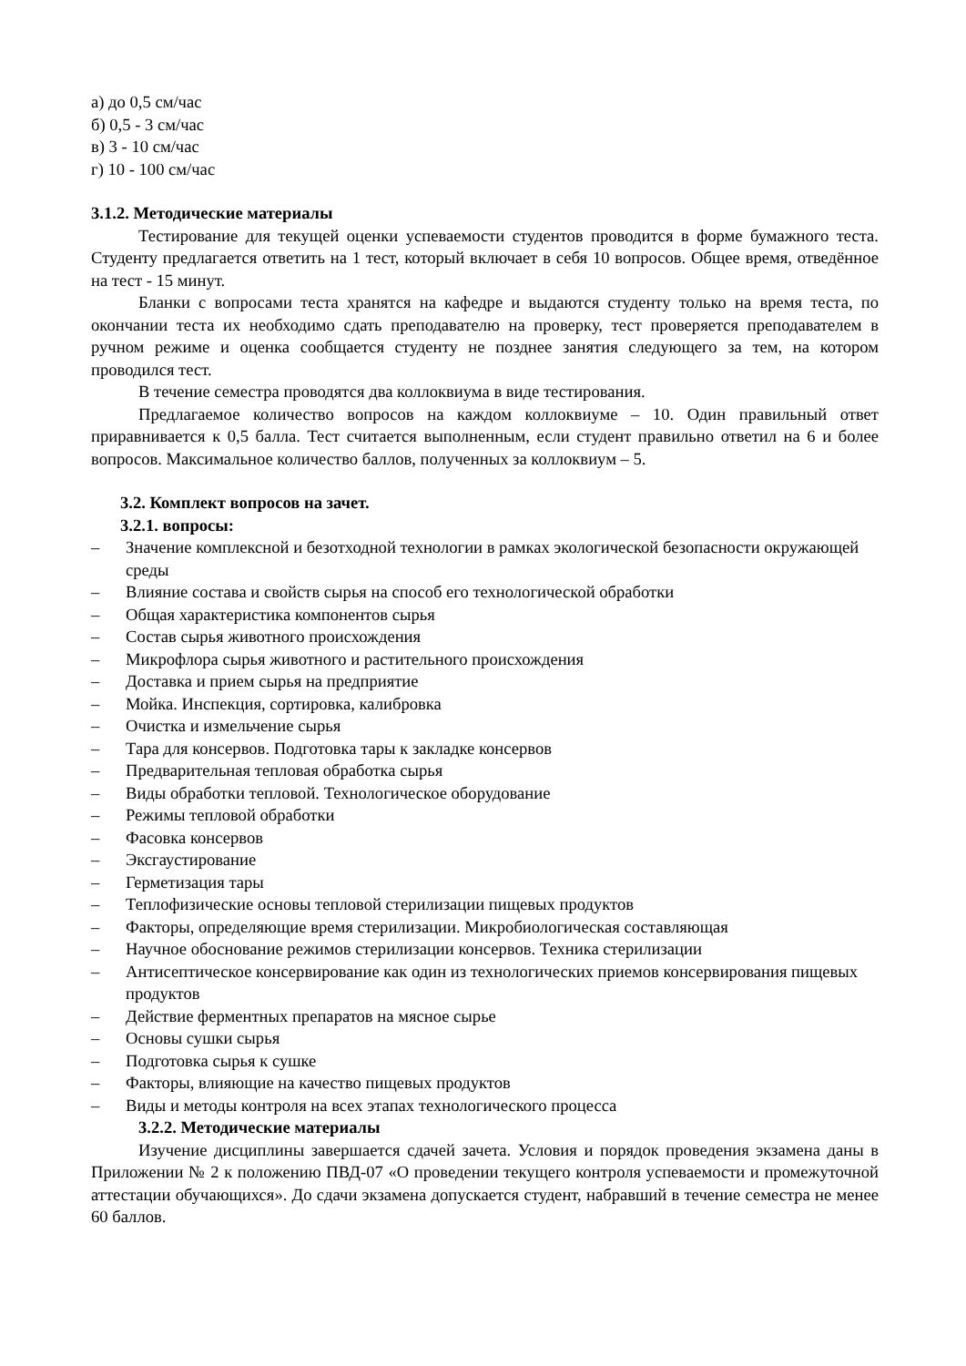а) до 0,5 см/час
б) 0,5 - 3 см/час
в) 3 - 10 см/час
г) 10 - 100 см/час
3.1.2. Методические материалы
Тестирование для текущей оценки успеваемости студентов проводится в форме бумажного теста. Студенту предлагается ответить на 1 тест, который включает в себя 10 вопросов. Общее время, отведённое на тест - 15 минут.
Бланки с вопросами теста хранятся на кафедре и выдаются студенту только на время теста, по окончании теста их необходимо сдать преподавателю на проверку, тест проверяется преподавателем в ручном режиме и оценка сообщается студенту не позднее занятия следующего за тем, на котором проводился тест.
В течение семестра проводятся два коллоквиума в виде тестирования.
Предлагаемое количество вопросов на каждом коллоквиуме – 10. Один правильный ответ приравнивается к 0,5 балла. Тест считается выполненным, если студент правильно ответил на 6 и более вопросов. Максимальное количество баллов, полученных за коллоквиум – 5.
3.2. Комплект вопросов на зачет.
3.2.1. вопросы:
– Значение комплексной и безотходной технологии в рамках экологической безопасности окружающей среды
– Влияние состава и свойств сырья на способ его технологической обработки
– Общая характеристика компонентов сырья
– Состав сырья животного происхождения
– Микрофлора сырья животного и растительного происхождения
– Доставка и прием сырья на предприятие
– Мойка. Инспекция, сортировка, калибровка
– Очистка и измельчение сырья
– Тара для консервов. Подготовка тары к закладке консервов
– Предварительная тепловая обработка сырья
– Виды обработки тепловой. Технологическое оборудование
– Режимы тепловой обработки
– Фасовка консервов
– Эксгаустирование
– Герметизация тары
– Теплофизические основы тепловой стерилизации пищевых продуктов
– Факторы, определяющие время стерилизации. Микробиологическая составляющая
– Научное обоснование режимов стерилизации консервов. Техника стерилизации
– Антисептическое консервирование как один из технологических приемов консервирования пищевых продуктов
– Действие ферментных препаратов на мясное сырье
– Основы сушки сырья
– Подготовка сырья к сушке
– Факторы, влияющие на качество пищевых продуктов
– Виды и методы контроля на всех этапах технологического процесса
3.2.2. Методические материалы
Изучение дисциплины завершается сдачей зачета. Условия и порядок проведения экзамена даны в Приложении № 2 к положению ПВД-07 «О проведении текущего контроля успеваемости и промежуточной аттестации обучающихся». До сдачи экзамена допускается студент, набравший в течение семестра не менее 60 баллов.